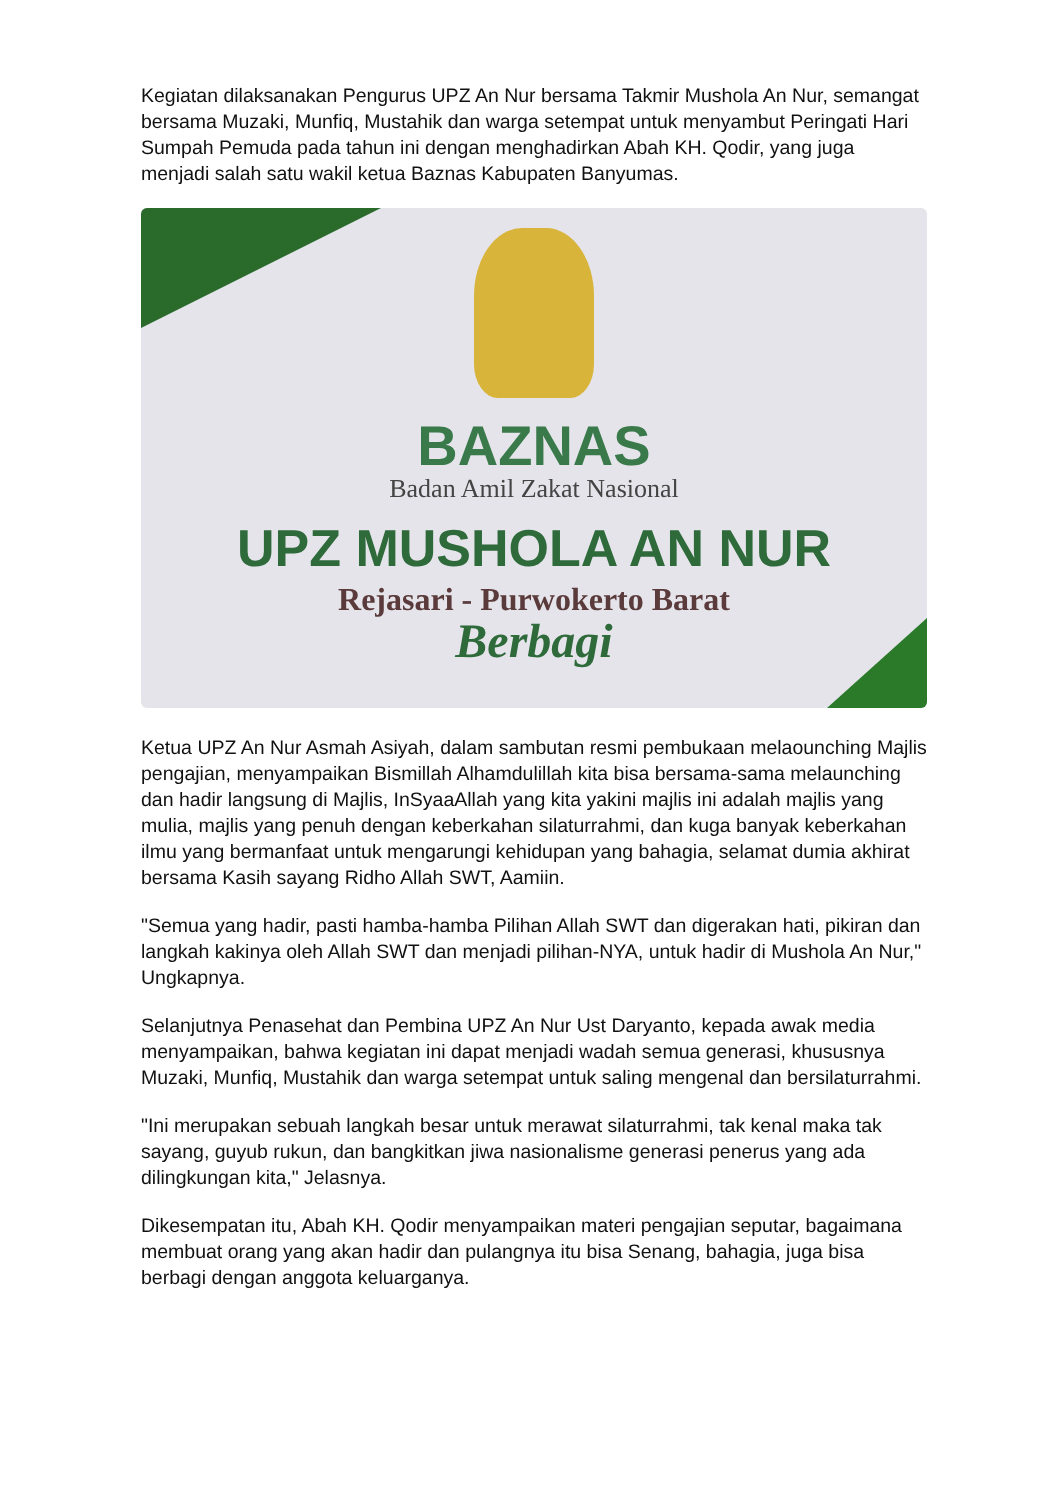Kegiatan dilaksanakan Pengurus UPZ An Nur bersama Takmir Mushola An Nur, semangat bersama Muzaki, Munfiq, Mustahik dan warga setempat untuk menyambut Peringati Hari Sumpah Pemuda pada tahun ini dengan menghadirkan Abah KH. Qodir, yang juga menjadi salah satu wakil ketua Baznas Kabupaten Banyumas.
BAZNAS
Badan Amil Zakat Nasional
UPZ MUSHOLA AN NUR
Rejasari - Purwokerto Barat
Berbagi
Ketua UPZ An Nur Asmah Asiyah, dalam sambutan resmi pembukaan melaounching Majlis pengajian, menyampaikan Bismillah Alhamdulillah kita bisa bersama-sama melaunching dan hadir langsung di Majlis, InSyaaAllah yang kita yakini majlis ini adalah majlis yang mulia, majlis yang penuh dengan keberkahan silaturrahmi, dan kuga banyak keberkahan ilmu yang bermanfaat untuk mengarungi kehidupan yang bahagia, selamat dumia akhirat bersama Kasih sayang Ridho Allah SWT, Aamiin.
"Semua yang hadir, pasti hamba-hamba Pilihan Allah SWT dan digerakan hati, pikiran dan langkah kakinya oleh Allah SWT dan menjadi pilihan-NYA, untuk hadir di Mushola An Nur," Ungkapnya.
Selanjutnya Penasehat dan Pembina UPZ An Nur Ust Daryanto, kepada awak media menyampaikan, bahwa kegiatan ini dapat menjadi wadah semua generasi, khususnya Muzaki, Munfiq, Mustahik dan warga setempat untuk saling mengenal dan bersilaturrahmi.
"Ini merupakan sebuah langkah besar untuk merawat silaturrahmi, tak kenal maka tak sayang, guyub rukun, dan bangkitkan jiwa nasionalisme generasi penerus yang ada dilingkungan kita," Jelasnya.
Dikesempatan itu, Abah KH. Qodir menyampaikan materi pengajian seputar, bagaimana membuat orang yang akan hadir dan pulangnya itu bisa Senang, bahagia, juga bisa berbagi dengan anggota keluarganya.